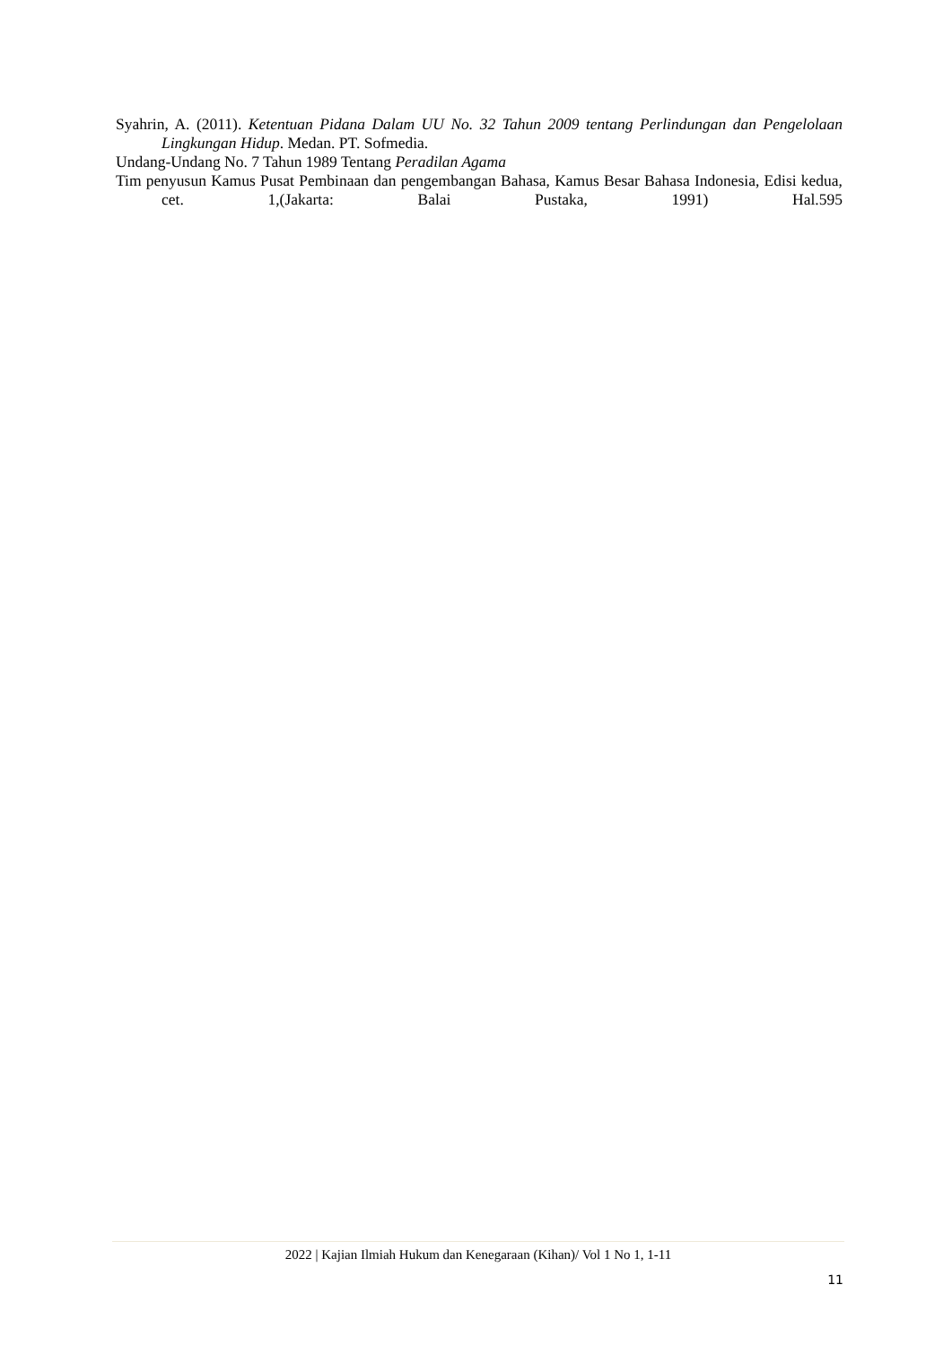Syahrin, A. (2011). Ketentuan Pidana Dalam UU No. 32 Tahun 2009 tentang Perlindungan dan Pengelolaan Lingkungan Hidup. Medan. PT. Sofmedia.
Undang-Undang No. 7 Tahun 1989 Tentang Peradilan Agama
Tim penyusun Kamus Pusat Pembinaan dan pengembangan Bahasa, Kamus Besar Bahasa Indonesia, Edisi kedua, cet. 1,(Jakarta: Balai Pustaka, 1991) Hal.595
2022 | Kajian Ilmiah Hukum dan Kenegaraan (Kihan)/ Vol 1 No 1, 1-11
11